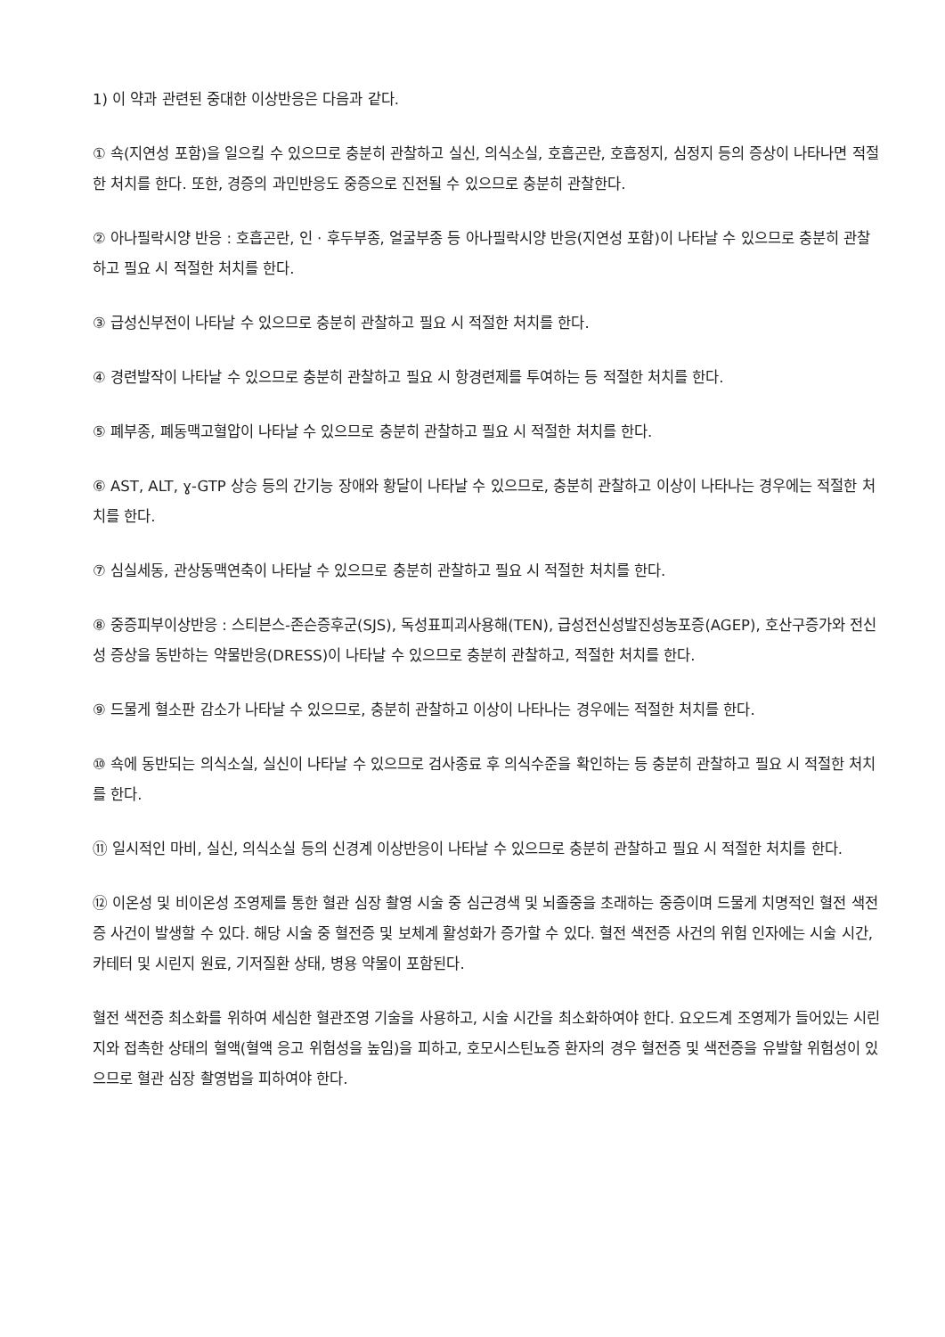1) 이 약과 관련된 중대한 이상반응은 다음과 같다.
① 쇽(지연성 포함)을 일으킬 수 있으므로 충분히 관찰하고 실신, 의식소실, 호흡곤란, 호흡정지, 심정지 등의 증상이 나타나면 적절한 처치를 한다. 또한, 경증의 과민반응도 중증으로 진전될 수 있으므로 충분히 관찰한다.
② 아나필락시양 반응 : 호흡곤란, 인 · 후두부종, 얼굴부종 등 아나필락시양 반응(지연성 포함)이 나타날 수 있으므로 충분히 관찰하고 필요 시 적절한 처치를 한다.
③ 급성신부전이 나타날 수 있으므로 충분히 관찰하고 필요 시 적절한 처치를 한다.
④ 경련발작이 나타날 수 있으므로 충분히 관찰하고 필요 시 항경련제를 투여하는 등 적절한 처치를 한다.
⑤ 폐부종, 폐동맥고혈압이 나타날 수 있으므로 충분히 관찰하고 필요 시 적절한 처치를 한다.
⑥ AST, ALT, ɣ-GTP 상승 등의 간기능 장애와 황달이 나타날 수 있으므로, 충분히 관찰하고 이상이 나타나는 경우에는 적절한 처치를 한다.
⑦ 심실세동, 관상동맥연축이 나타날 수 있으므로 충분히 관찰하고 필요 시 적절한 처치를 한다.
⑧ 중증피부이상반응 : 스티븐스-존슨증후군(SJS), 독성표피괴사용해(TEN), 급성전신성발진성농포증(AGEP), 호산구증가와 전신성 증상을 동반하는 약물반응(DRESS)이 나타날 수 있으므로 충분히 관찰하고, 적절한 처치를 한다.
⑨ 드물게 혈소판 감소가 나타날 수 있으므로, 충분히 관찰하고 이상이 나타나는 경우에는 적절한 처치를 한다.
⑩ 쇽에 동반되는 의식소실, 실신이 나타날 수 있으므로 검사종료 후 의식수준을 확인하는 등 충분히 관찰하고 필요 시 적절한 처치를 한다.
⑪ 일시적인 마비, 실신, 의식소실 등의 신경계 이상반응이 나타날 수 있으므로 충분히 관찰하고 필요 시 적절한 처치를 한다.
⑫ 이온성 및 비이온성 조영제를 통한 혈관 심장 촬영 시술 중 심근경색 및 뇌졸중을 초래하는 중증이며 드물게 치명적인 혈전 색전증 사건이 발생할 수 있다. 해당 시술 중 혈전증 및 보체계 활성화가 증가할 수 있다. 혈전 색전증 사건의 위험 인자에는 시술 시간, 카테터 및 시린지 원료, 기저질환 상태, 병용 약물이 포함된다.
혈전 색전증 최소화를 위하여 세심한 혈관조영 기술을 사용하고, 시술 시간을 최소화하여야 한다. 요오드계 조영제가 들어있는 시린지와 접촉한 상태의 혈액(혈액 응고 위험성을 높임)을 피하고, 호모시스틴뇨증 환자의 경우 혈전증 및 색전증을 유발할 위험성이 있으므로 혈관 심장 촬영법을 피하여야 한다.